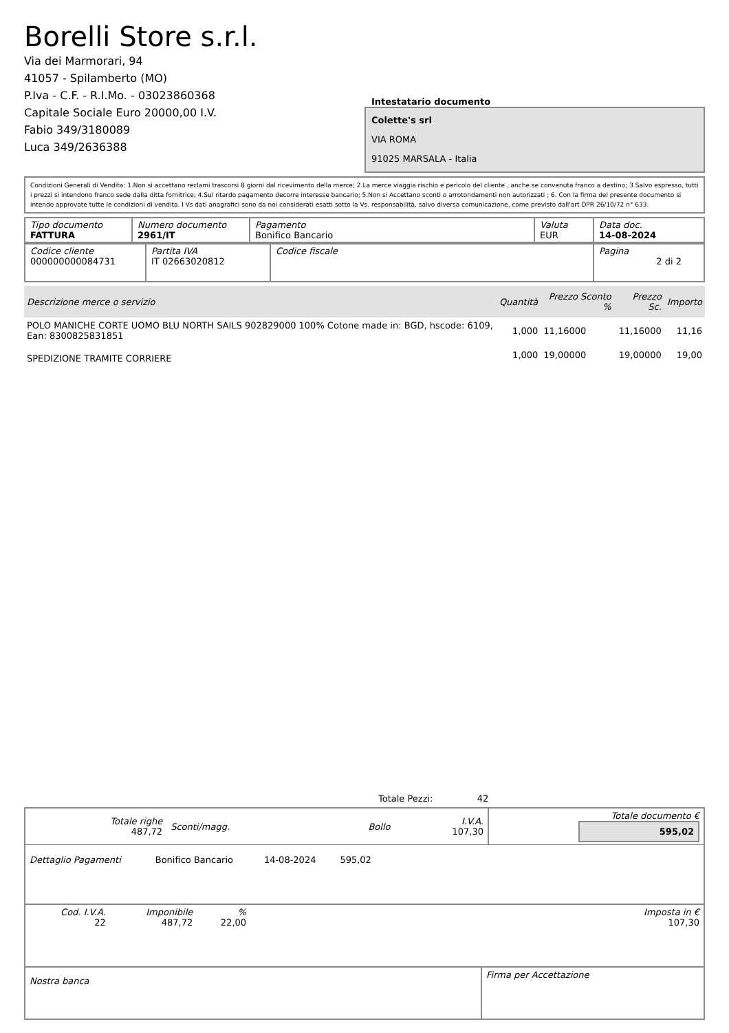Borelli Store s.r.l.
Via dei Marmorari, 94
41057 - Spilamberto (MO)
P.Iva - C.F. - R.I.Mo. - 03023860368
Capitale Sociale Euro 20000,00 I.V.
Fabio 349/3180089
Luca 349/2636388
Intestatario documento
Colette's srl
VIA ROMA
91025 MARSALA - Italia
Condizioni Generali di Vendita: 1.Non si accettano reclami trascorsi 8 giorni dal ricevimento della merce; 2.La merce viaggia rischio e pericolo del cliente , anche se convenuta franco a destino; 3.Salvo espresso, tutti i prezzi si intendono franco sede dalla ditta fornitrice; 4.Sul ritardo pagamento decorre interesse bancario; 5.Non si Accettano sconti o arrotondamenti non autorizzati ; 6. Con la firma del presente documento si intendo approvate tutte le condizioni di vendita. I Vs dati anagrafici sono da noi considerati esatti sotto la Vs. responsabilità, salvo diversa comunicazione, come previsto dall'art DPR 26/10/72 n° 633.
| Tipo documento FATTURA | Numero documento 2961/IT | Pagamento Bonifico Bancario | Valuta EUR | Data doc. 14-08-2024 |
| Codice cliente 000000000084731 | Partita IVA IT 02663020812 | Codice fiscale | Pagina 2 di 2 |
| Descrizione merce o servizio | Quantità | Prezzo Sconto % | Prezzo Sc. | Importo |
| --- | --- | --- | --- | --- |
| POLO MANICHE CORTE UOMO BLU NORTH SAILS 902829000 100% Cotone made in: BGD, hscode: 6109, Ean: 8300825831851 | 1,000 | 11,16000 | 11,16000 | 11,16 |
| SPEDIZIONE TRAMITE CORRIERE | 1,000 | 19,00000 | 19,00000 | 19,00 |
Totale Pezzi: 42
| Totale righe 487,72 | Sconti/magg. | Bollo | I.V.A. 107,30 | Totale documento € 595,02 |
| Dettaglio Pagamenti | Bonifico Bancario | 14-08-2024 | 595,02 | |
| Cod. I.V.A. 22 | Imponibile 487,72 | % 22,00 | | Imposta in € 107,30 |
| Nostra banca | Firma per Accettazione |